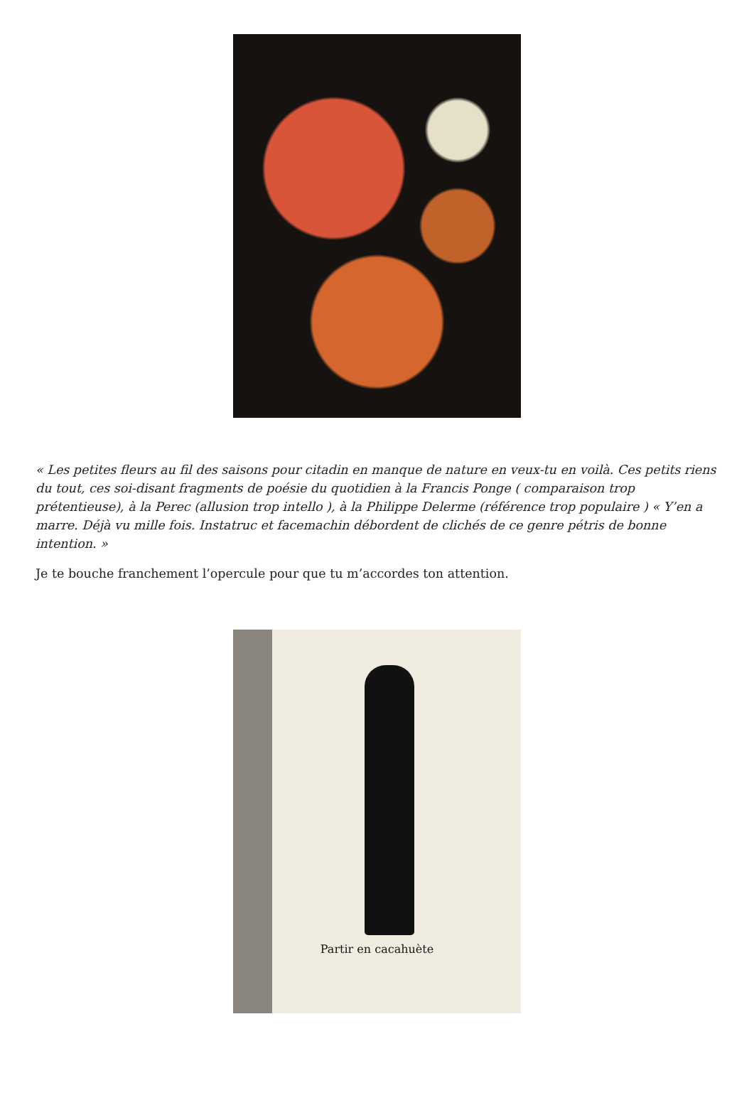« Les petites fleurs au fil des saisons pour citadin en manque de nature en veux-tu en voilà. Ces petits riens du tout, ces soi-disant fragments de poésie du quotidien à la Francis Ponge ( comparaison trop prétentieuse), à la Perec (allusion trop intello ), à la Philippe Delerme (référence trop populaire ) « Y’en a marre. Déjà vu mille fois. Instatruc et facemachin débordent de clichés de ce genre pétris de bonne intention. »
Je te bouche franchement l’opercule pour que tu m’accordes ton attention.
Partir en cacahuète